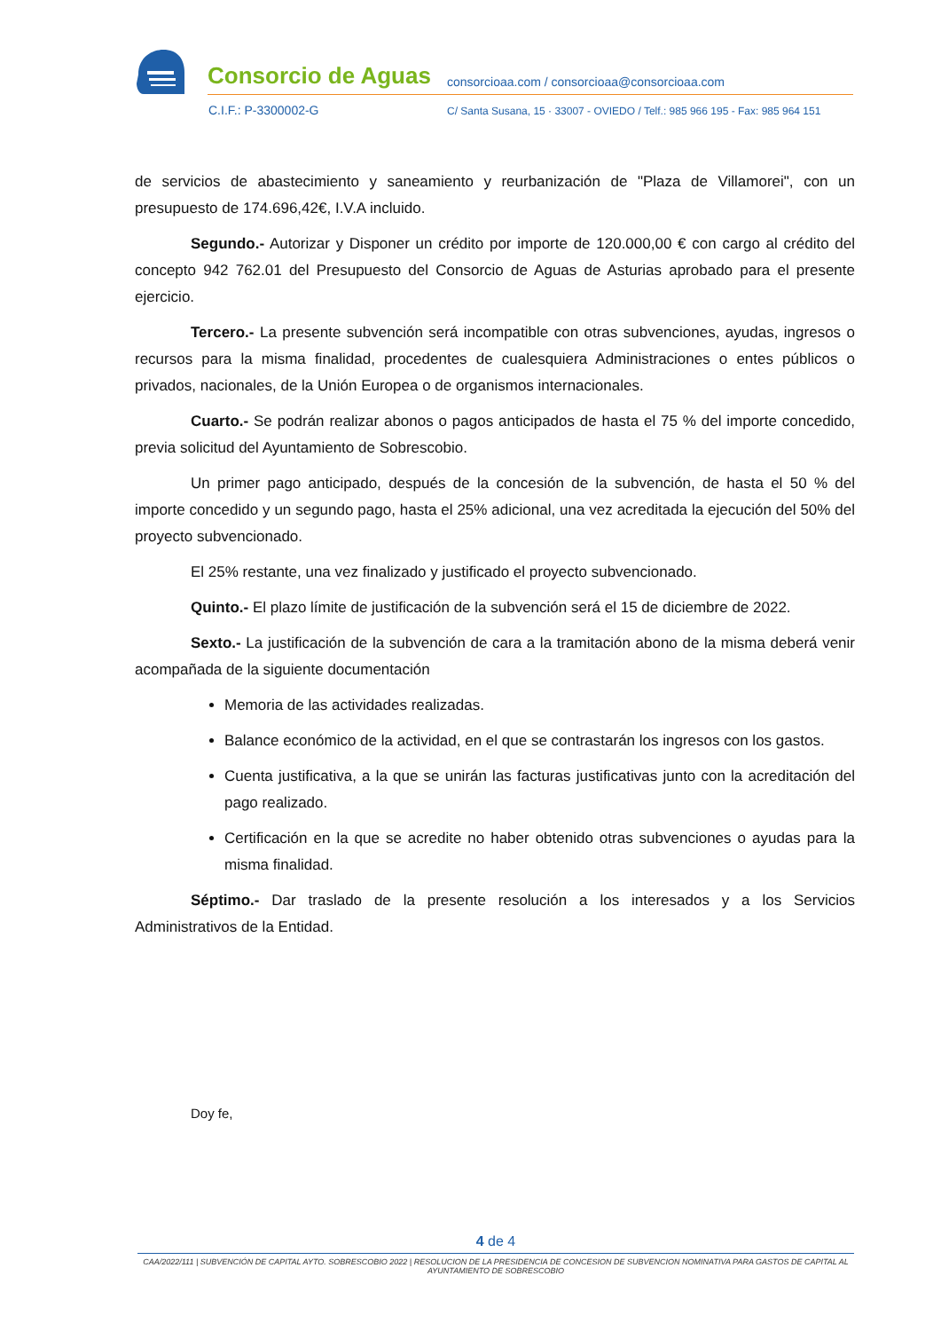Consorcio de Aguas
consorcioaa.com / consorcioaa@consorcioaa.com
C.I.F.: P-3300002-G
C/ Santa Susana, 15 · 33007 - OVIEDO / Telf.: 985 966 195 - Fax: 985 964 151
de servicios de abastecimiento y saneamiento y reurbanización de "Plaza de Villamorei", con un presupuesto de 174.696,42€, I.V.A incluido.
Segundo.- Autorizar y Disponer un crédito por importe de 120.000,00 € con cargo al crédito del concepto 942 762.01 del Presupuesto del Consorcio de Aguas de Asturias aprobado para el presente ejercicio.
Tercero.- La presente subvención será incompatible con otras subvenciones, ayudas, ingresos o recursos para la misma finalidad, procedentes de cualesquiera Administraciones o entes públicos o privados, nacionales, de la Unión Europea o de organismos internacionales.
Cuarto.- Se podrán realizar abonos o pagos anticipados de hasta el 75 % del importe concedido, previa solicitud del Ayuntamiento de Sobrescobio.
Un primer pago anticipado, después de la concesión de la subvención, de hasta el 50 % del importe concedido y un segundo pago, hasta el 25% adicional, una vez acreditada la ejecución del 50% del proyecto subvencionado.
El 25% restante, una vez finalizado y justificado el proyecto subvencionado.
Quinto.- El plazo límite de justificación de la subvención será el 15 de diciembre de 2022.
Sexto.- La justificación de la subvención de cara a la tramitación abono de la misma deberá venir acompañada de la siguiente documentación
Memoria de las actividades realizadas.
Balance económico de la actividad, en el que se contrastarán los ingresos con los gastos.
Cuenta justificativa, a la que se unirán las facturas justificativas junto con la acreditación del pago realizado.
Certificación en la que se acredite no haber obtenido otras subvenciones o ayudas para la misma finalidad.
Séptimo.- Dar traslado de la presente resolución a los interesados y a los Servicios Administrativos de la Entidad.
Doy fe,
4 de 4
CAA/2022/111 | SUBVENCIÓN DE CAPITAL AYTO. SOBRESCOBIO 2022 | RESOLUCION DE LA PRESIDENCIA DE CONCESION DE SUBVENCION NOMINATIVA PARA GASTOS DE CAPITAL AL AYUNTAMIENTO DE SOBRESCOBIO